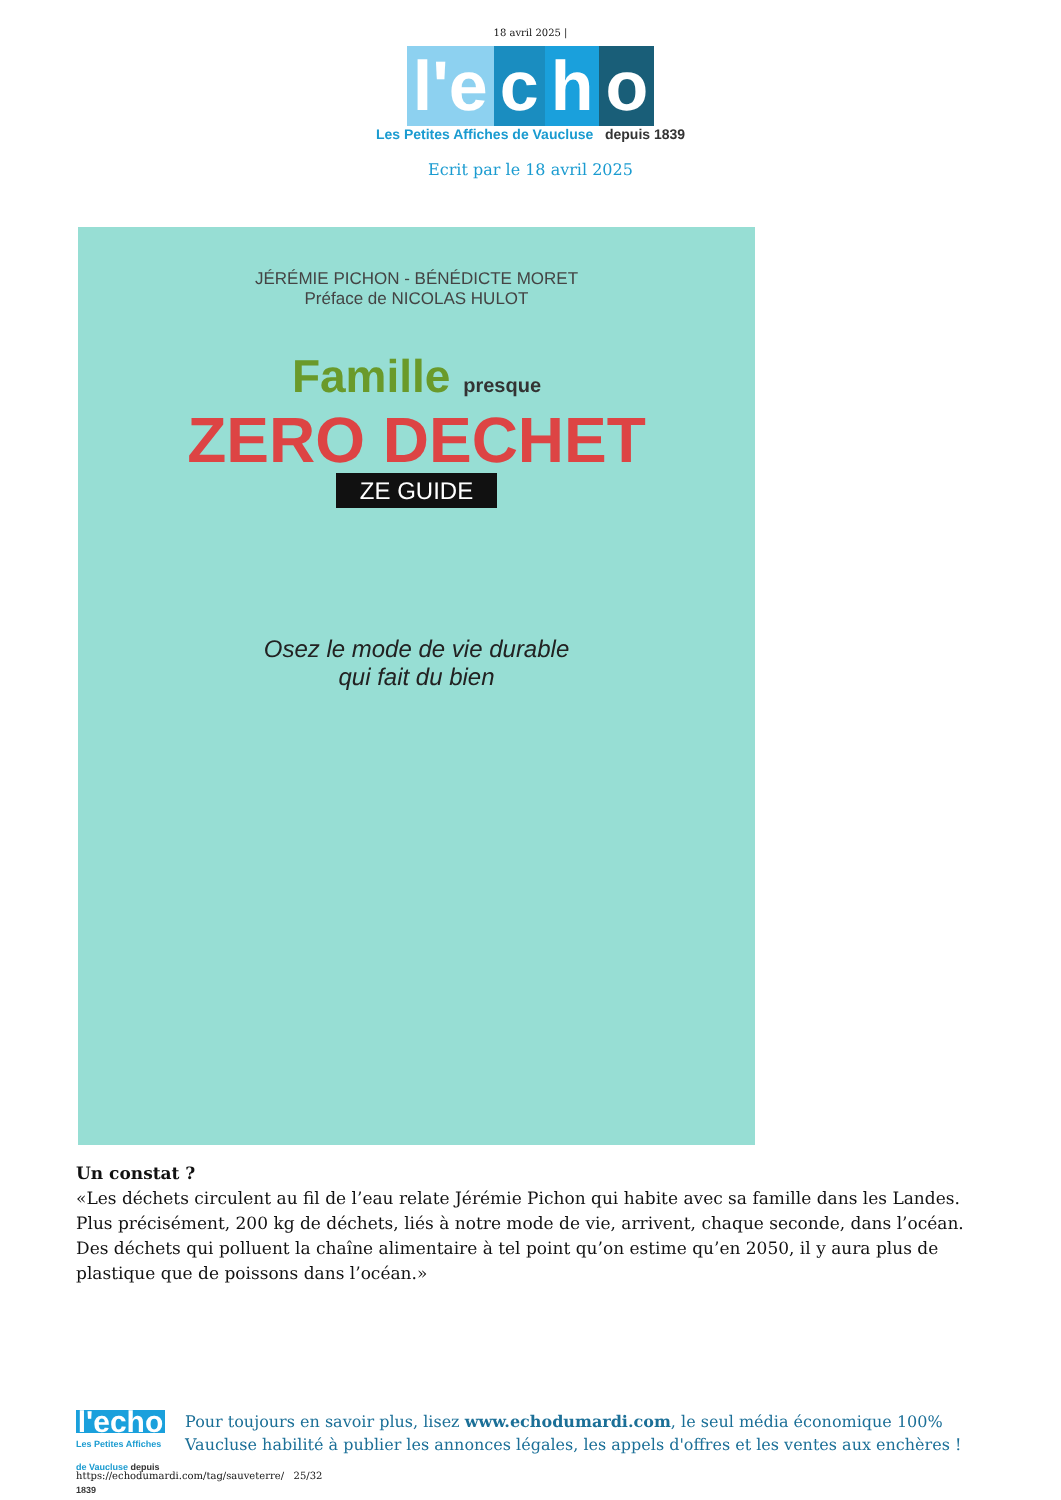18 avril 2025 |
l'e c h o
Les Petites Affiches de Vaucluse depuis 1839
Ecrit par le 18 avril 2025
JÉRÉMIE PICHON - BÉNÉDICTE MORET
Préface de NICOLAS HULOT
Famille presque
ZERO DECHET
ZE GUIDE
Osez le mode de vie durable
qui fait du bien
Un constat ?
«Les déchets circulent au fil de l’eau relate Jérémie Pichon qui habite avec sa famille dans les Landes. Plus précisément, 200 kg de déchets, liés à notre mode de vie, arrivent, chaque seconde, dans l’océan. Des déchets qui polluent la chaîne alimentaire à tel point qu’on estime qu’en 2050, il y aura plus de plastique que de poissons dans l’océan.»
l'echo
Les Petites Affiches de Vaucluse depuis 1839
Pour toujours en savoir plus, lisez www.echodumardi.com, le seul média économique 100% Vaucluse habilité à publier les annonces légales, les appels d'offres et les ventes aux enchères !
https://echodumardi.com/tag/sauveterre/ 25/32